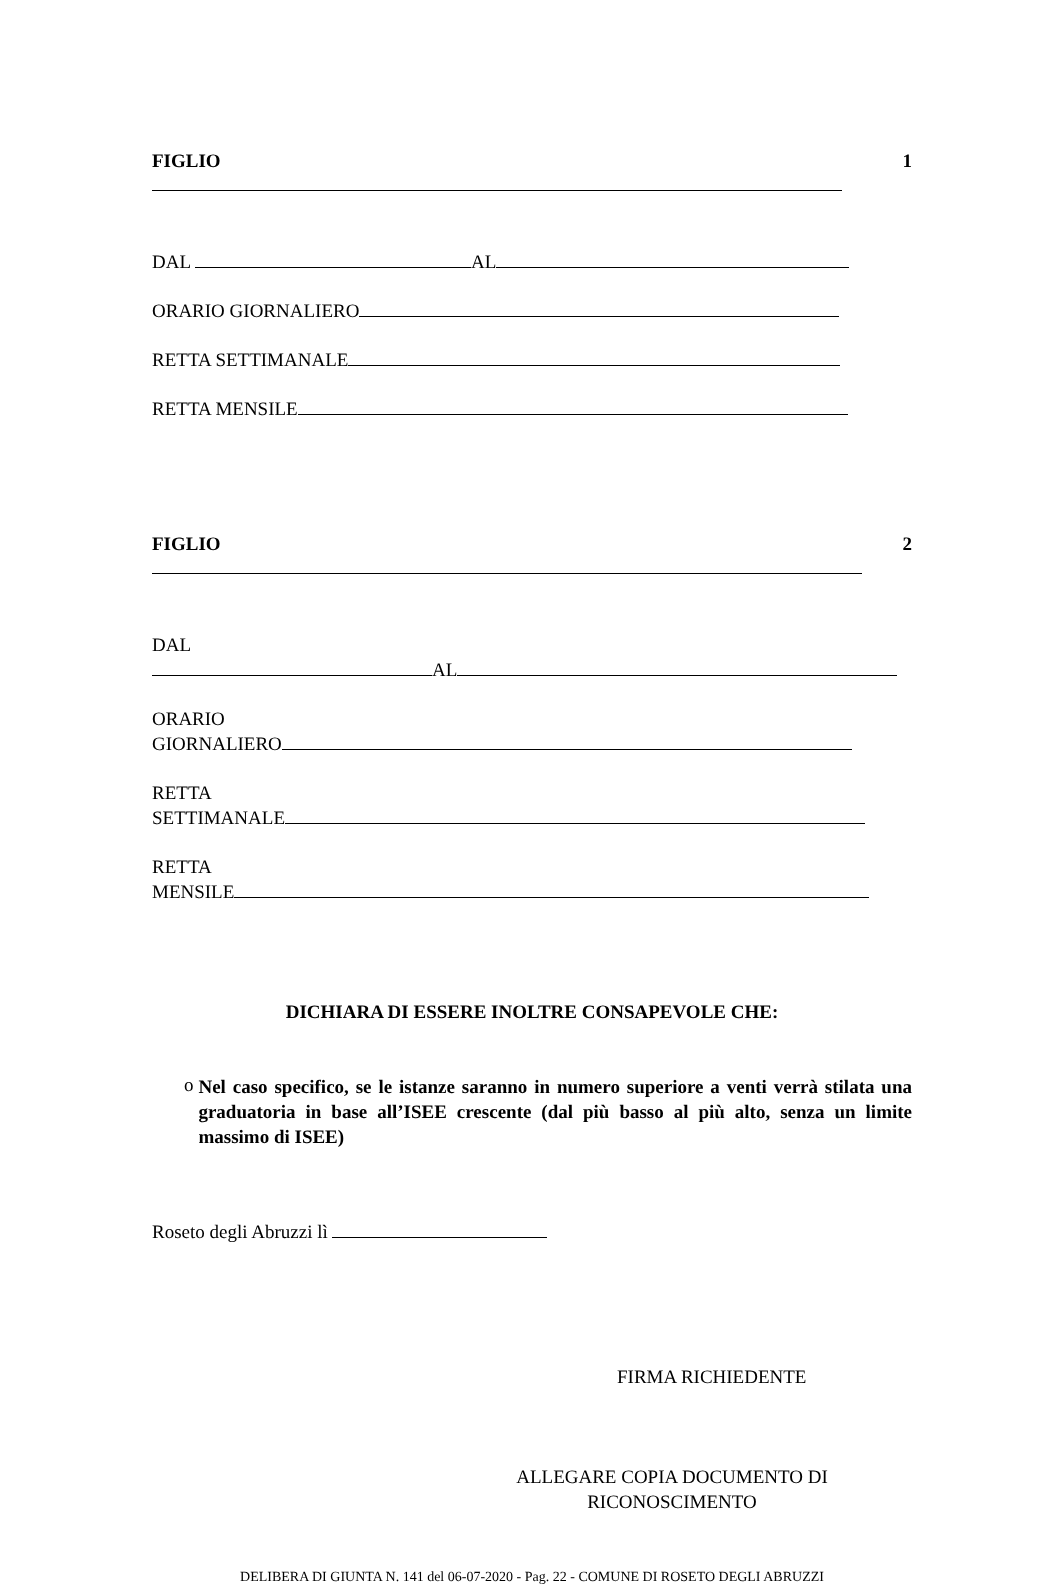FIGLIO 1
DAL AL
ORARIO GIORNALIERO
RETTA SETTIMANALE
RETTA MENSILE
FIGLIO 2
DAL
AL
ORARIO
GIORNALIERO
RETTA
SETTIMANALE
RETTA
MENSILE
DICHIARA DI ESSERE INOLTRE CONSAPEVOLE CHE:
o
Nel caso specifico, se le istanze saranno in numero superiore a venti verrà stilata una graduatoria in base all’ISEE crescente (dal più basso al più alto, senza un limite massimo di ISEE)
Roseto degli Abruzzi lì
FIRMA RICHIEDENTE
ALLEGARE COPIA DOCUMENTO DI RICONOSCIMENTO
DELIBERA DI GIUNTA N. 141 del 06-07-2020 - Pag. 22 - COMUNE DI ROSETO DEGLI ABRUZZI